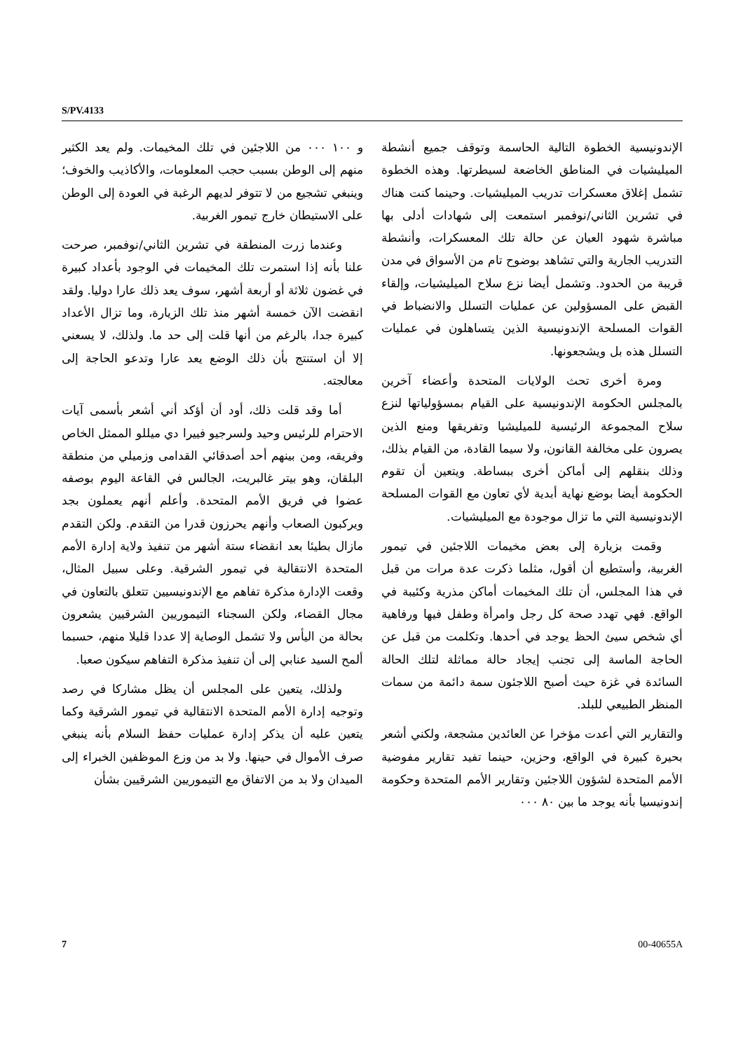S/PV.4133
الإندونيسية الخطوة التالية الحاسمة وتوقف جميع أنشطة الميليشيات في المناطق الخاضعة لسيطرتها. وهذه الخطوة تشمل إغلاق معسكرات تدريب الميليشيات. وحينما كنت هناك في تشرين الثاني/نوفمبر استمعت إلى شهادات أدلى بها مباشرة شهود العيان عن حالة تلك المعسكرات، وأنشطة التدريب الجارية والتي تشاهد بوضوح تام من الأسواق في مدن قريبة من الحدود. وتشمل أيضا نزع سلاح الميليشيات، وإلقاء القبض على المسؤولين عن عمليات التسلل والانضباط في القوات المسلحة الإندونيسية الذين يتساهلون في عمليات التسلل هذه بل ويشجعونها.
ومرة أخرى تحث الولايات المتحدة وأعضاء آخرين بالمجلس الحكومة الإندونيسية على القيام بمسؤولياتها لنزع سلاح المجموعة الرئيسية للميليشيا وتفريقها ومنع الذين يصرون على مخالفة القانون، ولا سيما القادة، من القيام بذلك، وذلك بنقلهم إلى أماكن أخرى ببساطة. ويتعين أن تقوم الحكومة أيضا بوضع نهاية أبدية لأي تعاون مع القوات المسلحة الإندونيسية التي ما تزال موجودة مع الميليشيات.
وقمت بزيارة إلى بعض مخيمات اللاجئين في تيمور الغربية، وأستطيع أن أقول، مثلما ذكرت عدة مرات من قبل في هذا المجلس، أن تلك المخيمات أماكن مذرية وكئيبة في الواقع. فهي تهدد صحة كل رجل وامرأة وطفل فيها ورفاهية أي شخص سيئ الحظ يوجد في أحدها. وتكلمت من قبل عن الحاجة الماسة إلى تجنب إيجاد حالة مماثلة لتلك الحالة السائدة في غزة حيث أصبح اللاجئون سمة دائمة من سمات المنظر الطبيعي للبلد.
والتقارير التي أعدت مؤخرا عن العائدين مشجعة، ولكني أشعر بحيرة كبيرة في الواقع، وحزين، حينما تفيد تقارير مفوضية الأمم المتحدة لشؤون اللاجئين وتقارير الأمم المتحدة وحكومة إندونيسيا بأنه يوجد ما بين ٨٠ ٠٠٠
و ١٠٠ ٠٠٠ من اللاجئين في تلك المخيمات. ولم يعد الكثير منهم إلى الوطن بسبب حجب المعلومات، والأكاذيب والخوف؛ وينبغي تشجيع من لا تتوفر لديهم الرغبة في العودة إلى الوطن على الاستيطان خارج تيمور الغربية.
وعندما زرت المنطقة في تشرين الثاني/نوفمبر، صرحت علنا بأنه إذا استمرت تلك المخيمات في الوجود بأعداد كبيرة في غضون ثلاثة أو أربعة أشهر، سوف يعد ذلك عارا دوليا. ولقد انقضت الآن خمسة أشهر منذ تلك الزيارة، وما تزال الأعداد كبيرة جدا، بالرغم من أنها قلت إلى حد ما. ولذلك، لا يسعني إلا أن استنتج بأن ذلك الوضع يعد عارا وتدعو الحاجة إلى معالجته.
أما وقد قلت ذلك، أود أن أؤكد أني أشعر بأسمى آيات الاحترام للرئيس وحيد ولسرجيو فييرا دي ميللو الممثل الخاص وفريقه، ومن بينهم أحد أصدقائي القدامى وزميلي من منطقة البلقان، وهو بيتر غالبريت، الجالس في القاعة اليوم بوصفه عضوا في فريق الأمم المتحدة. وأعلم أنهم يعملون بجد ويركبون الصعاب وأنهم يحرزون قدرا من التقدم. ولكن التقدم مازال بطيئا بعد انقضاء ستة أشهر من تنفيذ ولاية إدارة الأمم المتحدة الانتقالية في تيمور الشرقية. وعلى سبيل المثال، وقعت الإدارة مذكرة تفاهم مع الإندونيسيين تتعلق بالتعاون في مجال القضاء، ولكن السجناء التيموريين الشرقيين يشعرون بحالة من اليأس ولا تشمل الوصاية إلا عددا قليلا منهم، حسبما ألمح السيد عنابي إلى أن تنفيذ مذكرة التفاهم سيكون صعبا.
ولذلك، يتعين على المجلس أن يظل مشاركا في رصد وتوجيه إدارة الأمم المتحدة الانتقالية في تيمور الشرقية وكما يتعين عليه أن يذكر إدارة عمليات حفظ السلام بأنه ينبغي صرف الأموال في حينها. ولا بد من وزع الموظفين الخبراء إلى الميدان ولا بد من الاتفاق مع التيموريين الشرقيين بشأن
7 00-40655A